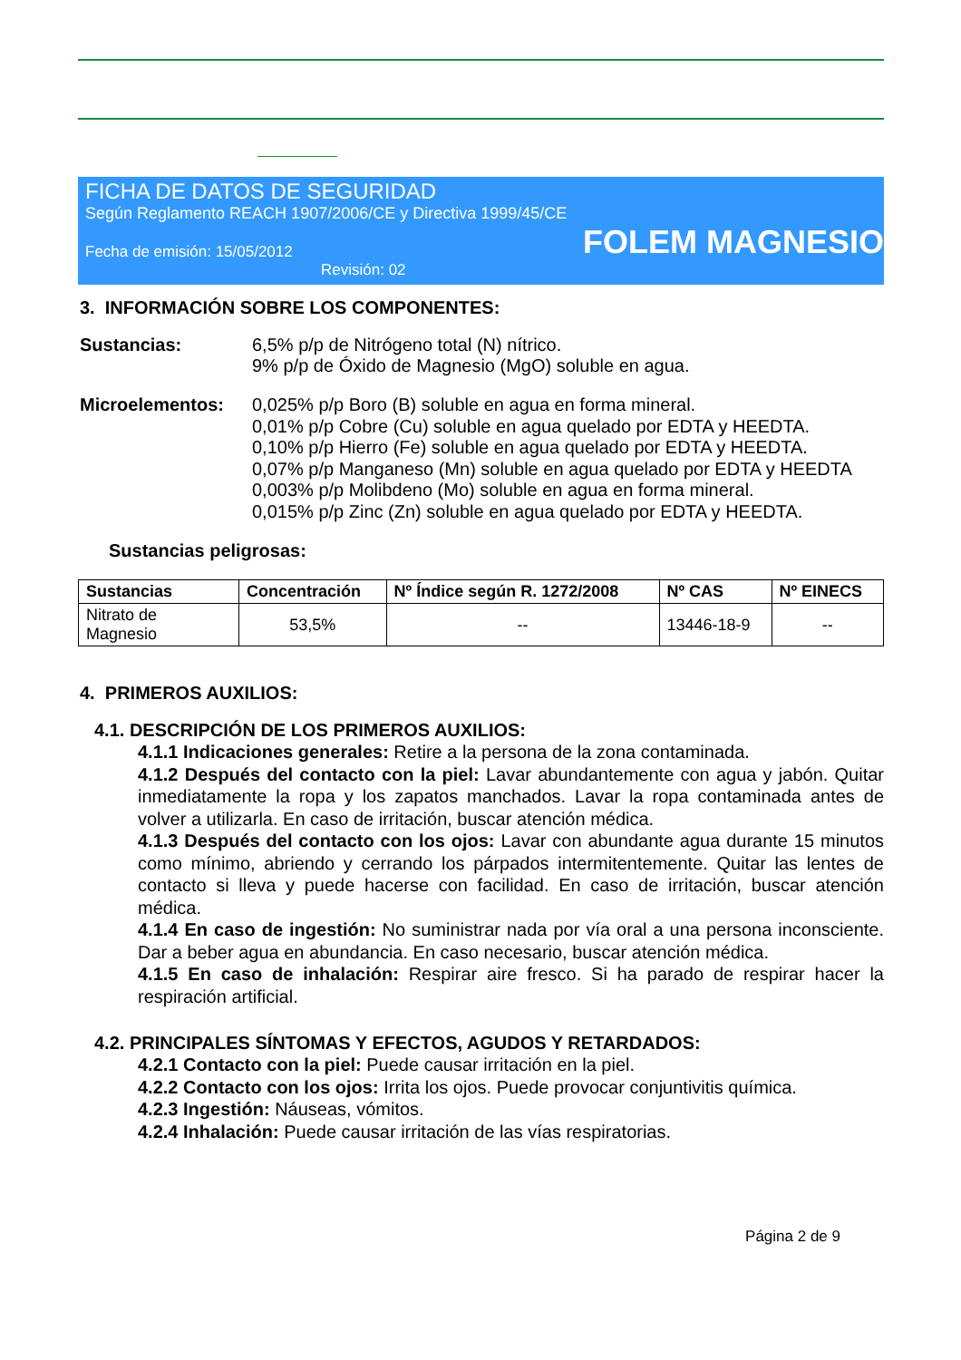FICHA DE DATOS DE SEGURIDAD
Según Reglamento REACH 1907/2006/CE y Directiva 1999/45/CE
Fecha de emisión: 15/05/2012
FOLEM MAGNESIO
Revisión: 02
3. INFORMACIÓN SOBRE LOS COMPONENTES:
Sustancias: 6,5% p/p de Nitrógeno total (N) nítrico.
9% p/p de Óxido de Magnesio (MgO) soluble en agua.
Microelementos:
0,025% p/p Boro (B) soluble en agua en forma mineral.
0,01% p/p Cobre (Cu) soluble en agua quelado por EDTA y HEEDTA.
0,10% p/p Hierro (Fe) soluble en agua quelado por EDTA y HEEDTA.
0,07% p/p Manganeso (Mn) soluble en agua quelado por EDTA y HEEDTA
0,003% p/p Molibdeno (Mo) soluble en agua en forma mineral.
0,015% p/p Zinc (Zn) soluble en agua quelado por EDTA y HEEDTA.
Sustancias peligrosas:
| Sustancias | Concentración | Nº Índice según R. 1272/2008 | Nº CAS | Nº EINECS |
| --- | --- | --- | --- | --- |
| Nitrato de Magnesio | 53,5% | -- | 13446-18-9 | -- |
4. PRIMEROS AUXILIOS:
4.1. DESCRIPCIÓN DE LOS PRIMEROS AUXILIOS:
4.1.1 Indicaciones generales: Retire a la persona de la zona contaminada.
4.1.2 Después del contacto con la piel: Lavar abundantemente con agua y jabón. Quitar inmediatamente la ropa y los zapatos manchados. Lavar la ropa contaminada antes de volver a utilizarla. En caso de irritación, buscar atención médica.
4.1.3 Después del contacto con los ojos: Lavar con abundante agua durante 15 minutos como mínimo, abriendo y cerrando los párpados intermitentemente. Quitar las lentes de contacto si lleva y puede hacerse con facilidad. En caso de irritación, buscar atención médica.
4.1.4 En caso de ingestión: No suministrar nada por vía oral a una persona inconsciente. Dar a beber agua en abundancia. En caso necesario, buscar atención médica.
4.1.5 En caso de inhalación: Respirar aire fresco. Si ha parado de respirar hacer la respiración artificial.
4.2. PRINCIPALES SÍNTOMAS Y EFECTOS, AGUDOS Y RETARDADOS:
4.2.1 Contacto con la piel: Puede causar irritación en la piel.
4.2.2 Contacto con los ojos: Irrita los ojos. Puede provocar conjuntivitis química.
4.2.3 Ingestión: Náuseas, vómitos.
4.2.4 Inhalación: Puede causar irritación de las vías respiratorias.
Página 2 de 9